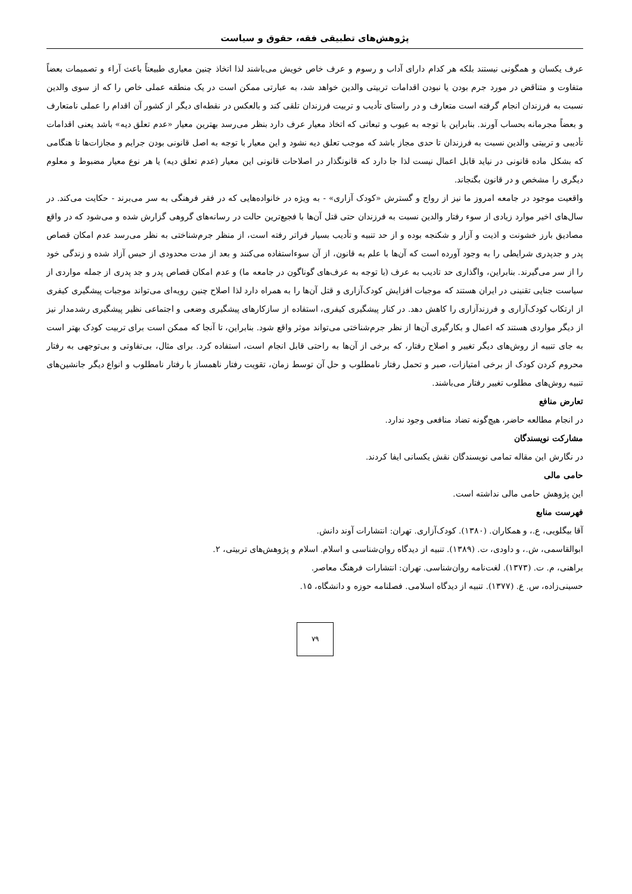پژوهش‌های تطبیقی فقه، حقوق و سیاست
عرف یکسان و همگونی نیستند بلکه هر کدام دارای آداب و رسوم و عرف خاص خویش می‌باشند لذا اتخاذ چنین معیاری طبیعتاً باعث آراء و تصمیمات بعضاً متفاوت و متناقض در مورد جرم بودن یا نبودن اقدامات تربیتی والدین خواهد شد، به عبارتی ممکن است در یک منطقه عملی خاص را که از سوی والدین نسبت به فرزندان انجام گرفته است متعارف و در راستای تأدیب و تربیت فرزندان تلقی کند و بالعکس در نقطه‌ای دیگر از کشور آن اقدام را عملی نامتعارف و بعضاً مجرمانه بحساب آورند. بنابراین با توجه به عیوب و تبعاتی که اتخاذ معیار عرف دارد بنظر می‌رسد بهترین معیار «عدم تعلق دیه» باشد یعنی اقدامات تأدیبی و تربیتی والدین نسبت به فرزندان تا حدی مجاز باشد که موجب تعلق دیه نشود و این معیار با توجه به اصل قانونی بودن جرایم و مجازات‌ها تا هنگامی که بشکل ماده قانونی در نیاید قابل اعمال نیست لذا جا دارد که قانونگذار در اصلاحات قانونی این معیار (عدم تعلق دیه) یا هر نوع معیار مضبوط و معلوم دیگری را مشخص و در قانون بگنجاند.
واقعیت موجود در جامعه امروز ما نیز از رواج و گسترش «کودک آزاری» - به ویژه در خانواده‌هایی که در فقر فرهنگی به سر می‌برند - حکایت می‌کند. در سال‌های اخیر موارد زیادی از سوء رفتار والدین نسبت به فرزندان حتی قتل آن‌ها با فجیع‌ترین حالت در رسانه‌های گروهی گزارش شده و می‌شود که در واقع مصادیق بارز خشونت و اذیت و آزار و شکنجه بوده و از حد تنبیه و تأدیب بسیار فراتر رفته است، از منظر جرم‌شناختی به نظر می‌رسد عدم امکان قصاص پدر و جدپدری شرایطی را به وجود آورده است که آن‌ها با علم به قانون، از آن سوءاستفاده می‌کنند و بعد از مدت محدودی از حبس آزاد شده و زندگی خود را از سر می‌گیرند. بنابراین، واگذاری حد تادیب به عرف (با توجه به عرف‌های گوناگون در جامعه ما) و عدم امکان قصاص پدر و جد پدری از جمله مواردی از سیاست جنایی تقنینی در ایران هستند که موجبات افزایش کودک‌آزاری و قتل آن‌ها را به همراه دارد لذا اصلاح چنین رویه‌ای می‌تواند موجبات پیشگیری کیفری از ارتکاب کودک‌آزاری و فرزندآزاری را کاهش دهد. در کنار پیشگیری کیفری، استفاده از سازکارهای پیشگیری وضعی و اجتماعی نظیر پیشگیری رشدمدار نیز از دیگر مواردی هستند که اعمال و بکارگیری آن‌ها از نظر جرم‌شناختی می‌تواند موثر واقع شود. بنابراین، تا آنجا که ممکن است برای تربیت کودک بهتر است به جای تنبیه از روش‌های دیگر تغییر و اصلاح رفتار، که برخی از آن‌ها به راحتی قابل انجام است، استفاده کرد. برای مثال، بی‌تفاوتی و بی‌توجهی به رفتار محروم کردن کودک از برخی امتیازات، صبر و تحمل رفتار نامطلوب و حل آن توسط زمان، تقویت رفتار ناهمساز با رفتار نامطلوب و انواع دیگر جانشین‌های تنبیه روش‌های مطلوب تغییر رفتار می‌باشند.
تعارض منافع
در انجام مطالعه حاضر، هیچ‌گونه تضاد منافعی وجود ندارد.
مشارکت نویسندگان
در نگارش این مقاله تمامی نویسندگان نقش یکسانی ایفا کردند.
حامی مالی
این پژوهش حامی مالی نداشته است.
فهرست منابع
آقا بیگلویی، ع.، و همکاران. (۱۳۸۰). کودک‌آزاری. تهران: انتشارات آوند دانش.
ابوالقاسمی، ش.، و داودی، ت. (۱۳۸۹). تنبیه از دیدگاه روان‌شناسی و اسلام. اسلام و پژوهش‌های تربیتی، ۲.
براهنی، م. ت. (۱۳۷۳). لغت‌نامه روان‌شناسی. تهران: انتشارات فرهنگ معاصر.
حسینی‌زاده، س. ع. (۱۳۷۷). تنبیه از دیدگاه اسلامی. فصلنامه حوزه و دانشگاه، ۱۵.
۷۹